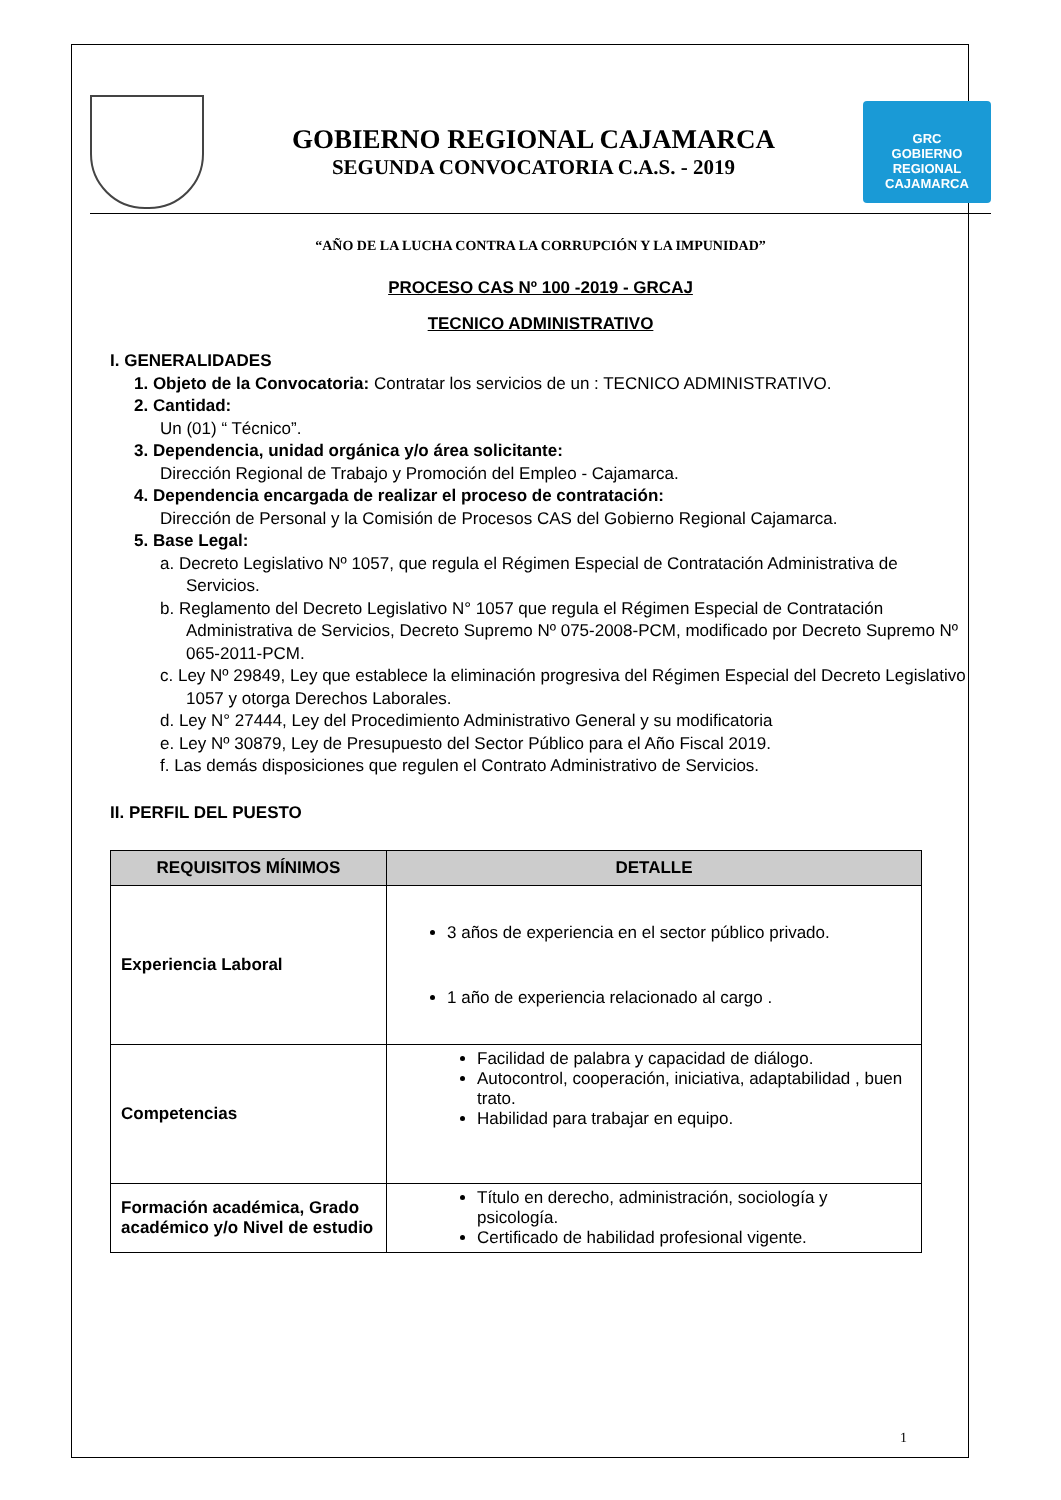GOBIERNO REGIONAL CAJAMARCA
SEGUNDA CONVOCATORIA C.A.S. - 2019
GRC
GOBIERNO REGIONAL
CAJAMARCA
“AÑO DE LA LUCHA CONTRA LA CORRUPCIÓN Y LA IMPUNIDAD”
PROCESO CAS Nº 100 -2019 - GRCAJ
TECNICO ADMINISTRATIVO
I. GENERALIDADES
1. Objeto de la Convocatoria: Contratar los servicios de un : TECNICO ADMINISTRATIVO.
2. Cantidad:
Un (01) “ Técnico”.
3. Dependencia, unidad orgánica y/o área solicitante:
Dirección Regional de Trabajo y Promoción del Empleo - Cajamarca.
4. Dependencia encargada de realizar el proceso de contratación:
Dirección de Personal y la Comisión de Procesos CAS del Gobierno Regional Cajamarca.
5. Base Legal:
a. Decreto Legislativo Nº 1057, que regula el Régimen Especial de Contratación Administrativa de Servicios.
b. Reglamento del Decreto Legislativo N° 1057 que regula el Régimen Especial de Contratación Administrativa de Servicios, Decreto Supremo Nº 075-2008-PCM, modificado por Decreto Supremo Nº 065-2011-PCM.
c. Ley Nº 29849, Ley que establece la eliminación progresiva del Régimen Especial del Decreto Legislativo 1057 y otorga Derechos Laborales.
d. Ley N° 27444, Ley del Procedimiento Administrativo General y su modificatoria
e. Ley Nº 30879, Ley de Presupuesto del Sector Público para el Año Fiscal 2019.
f. Las demás disposiciones que regulen el Contrato Administrativo de Servicios.
II. PERFIL DEL PUESTO
| REQUISITOS MÍNIMOS | DETALLE |
| --- | --- |
| Experiencia Laboral | 3 años de experiencia en el sector público privado. 1 año de experiencia relacionado al cargo . |
| Competencias | Facilidad de palabra y capacidad de diálogo. Autocontrol, cooperación, iniciativa, adaptabilidad , buen trato. Habilidad para trabajar en equipo. |
| Formación académica, Grado académico y/o Nivel de estudio | Título en derecho, administración, sociología y psicología. Certificado de habilidad profesional vigente. |
1